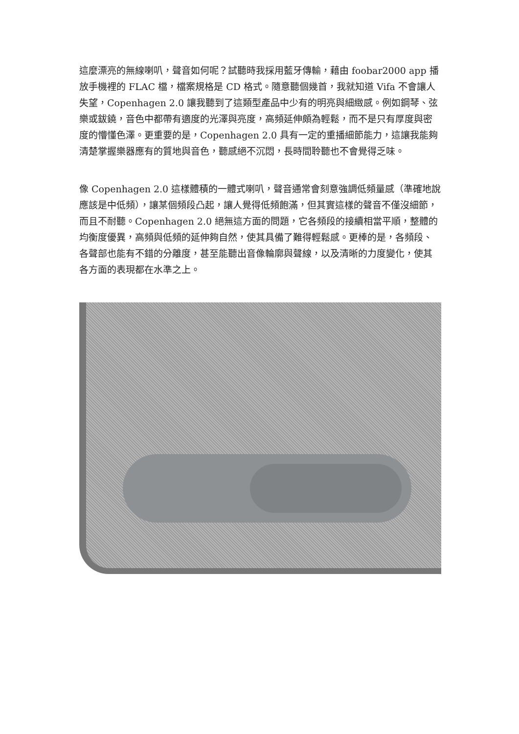這麼漂亮的無線喇叭，聲音如何呢？試聽時我採用藍牙傳輸，藉由 foobar2000 app 播放手機裡的 FLAC 檔，檔案規格是 CD 格式。隨意聽個幾首，我就知道 Vifa 不會讓人失望，Copenhagen 2.0 讓我聽到了這類型產品中少有的明亮與細緻感。例如鋼琴、弦樂或鈸鐃，音色中都帶有適度的光澤與亮度，高頻延伸頗為輕鬆，而不是只有厚度與密度的懵懂色澤。更重要的是，Copenhagen 2.0 具有一定的重播細節能力，這讓我能夠清楚掌握樂器應有的質地與音色，聽感絕不沉悶，長時間聆聽也不會覺得乏味。
像 Copenhagen 2.0 這樣體積的一體式喇叭，聲音通常會刻意強調低頻量感（準確地說應該是中低頻），讓某個頻段凸起，讓人覺得低頻飽滿，但其實這樣的聲音不僅沒細節，而且不耐聽。Copenhagen 2.0 絕無這方面的問題，它各頻段的接續相當平順，整體的均衡度優異，高頻與低頻的延伸夠自然，使其具備了難得輕鬆感。更棒的是，各頻段、各聲部也能有不錯的分離度，甚至能聽出音像輪廓與聲線，以及清晰的力度變化，使其各方面的表現都在水準之上。